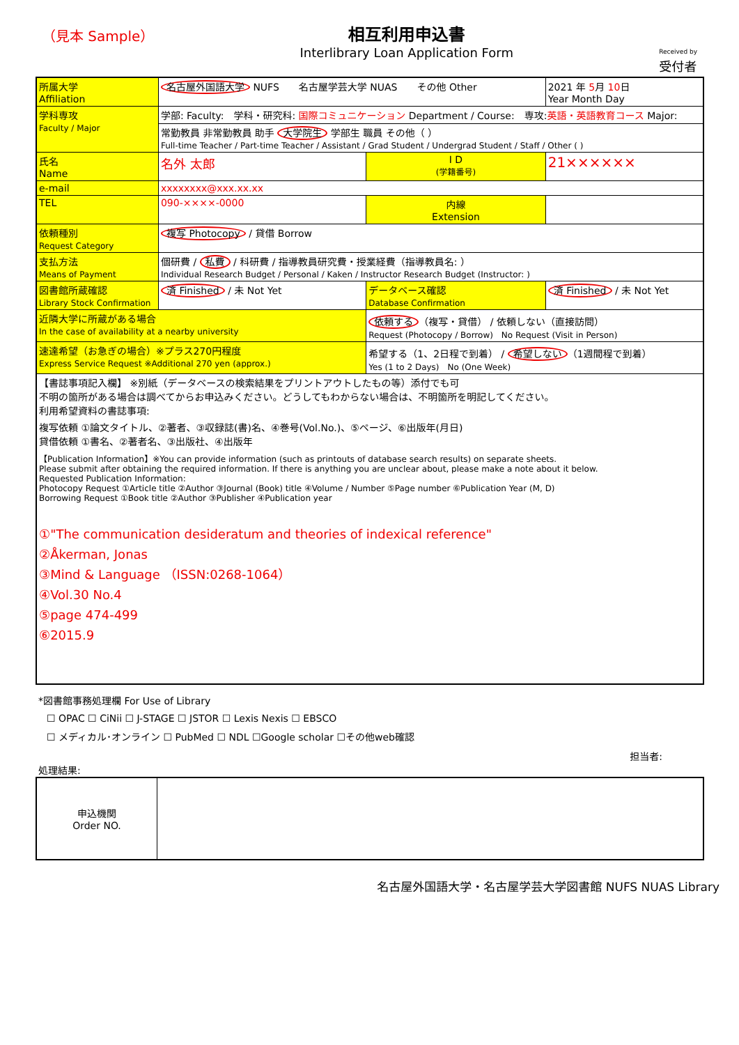（見本 Sample）
相互利用申込書
Interlibrary Loan Application Form
Received by
受付者
| 所属大学 Affiliation | 名古屋外国語大学 NUFS 名古屋学芸大学 NUAS その他 Other | | | | 2021 年 5 月 10 日 Year Month Day |
| 学科専攻 Faculty / Major | 学部: Faculty: 学科・研究科: 国際コミュニケーション Department / Course: 専攻: 英語・英語教育コース Major: | | | | |
| | 常勤教員 非常勤教員 助手 大学院生 学部生 職員 その他（ ） Full-time Teacher / Part-time Teacher / Assistant / Grad Student / Undergrad Student / Staff / Other ( ) | | | | |
| 氏名 Name | 名外 太郎 | | I D (学籍番号) | 21×××××× | |
| e-mail | xxxxxxxx@xxx.xx.xx | | | | |
| TEL | 090-××××-0000 | | 内線 Extension | | |
| 依頼種別 Request Category | 複写 Photocopy / 貸借 Borrow | | | | |
| 支払方法 Means of Payment | 個研費 / 私費 / 科研費 / 指導教員研究費・授業経費（指導教員名: ） Individual Research Budget / Personal / Kaken / Instructor Research Budget (Instructor: ) | | | | |
| 図書館所蔵確認 Library Stock Confirmation | | 済 Finished / 未 Not Yet | データベース確認 Database Confirmation | | 済 Finished / 未 Not Yet |
| 近隣大学に所蔵がある場合 In the case of availability at a nearby university | | | 依頼する （複写・貸借） / 依頼しない（直接訪問） Request (Photocopy / Borrow) No Request (Visit in Person) | | |
| 速達希望（お急ぎの場合）※プラス270円程度 Express Service Request ※Additional 270 yen (approx.) | | | 希望する（1、2日程で到着） / 希望しない （1週間程で到着） Yes (1 to 2 Days) No (One Week) | | |
| 【書誌事項記入欄】 ※別紙（データベースの検索結果をプリントアウトしたもの等）添付でも可 不明の箇所がある場合は調べてからお申込みください。どうしてもわからない場合は、不明箇所を明記してください。 利用希望資料の書誌事項: 複写依頼 ①論文タイトル、②著者、③収録誌(書)名、④巻号(Vol.No.)、⑤ページ、⑥出版年(月日) 貸借依頼 ①書名、②著者名、③出版社、④出版年 【Publication Information】※You can provide information (such as printouts of database search results) on separate sheets. Please submit after obtaining the required information. If there is anything you are unclear about, please make a note about it below. Requested Publication Information: Photocopy Request ①Article title ②Author ③Journal (Book) title ④Volume / Number ⑤Page number ⑥Publication Year (M, D) Borrowing Request ①Book title ②Author ③Publisher ④Publication year ①"The communication desideratum and theories of indexical reference" ②Åkerman, Jonas ③Mind & Language （ISSN:0268-1064） ④Vol.30 No.4 ⑤page 474-499 ⑥2015.9 | | | | | |
*図書館事務処理欄 For Use of Library
☐ OPAC ☐ CiNii ☐ J-STAGE ☐ JSTOR ☐ Lexis Nexis ☐ EBSCO
☐ メディカル･オンライン ☐ PubMed ☐ NDL ☐Google scholar ☐その他web確認
処理結果: 担当者:
| 申込機関 Order NO. | |
名古屋外国語大学・名古屋学芸大学図書館 NUFS NUAS Library